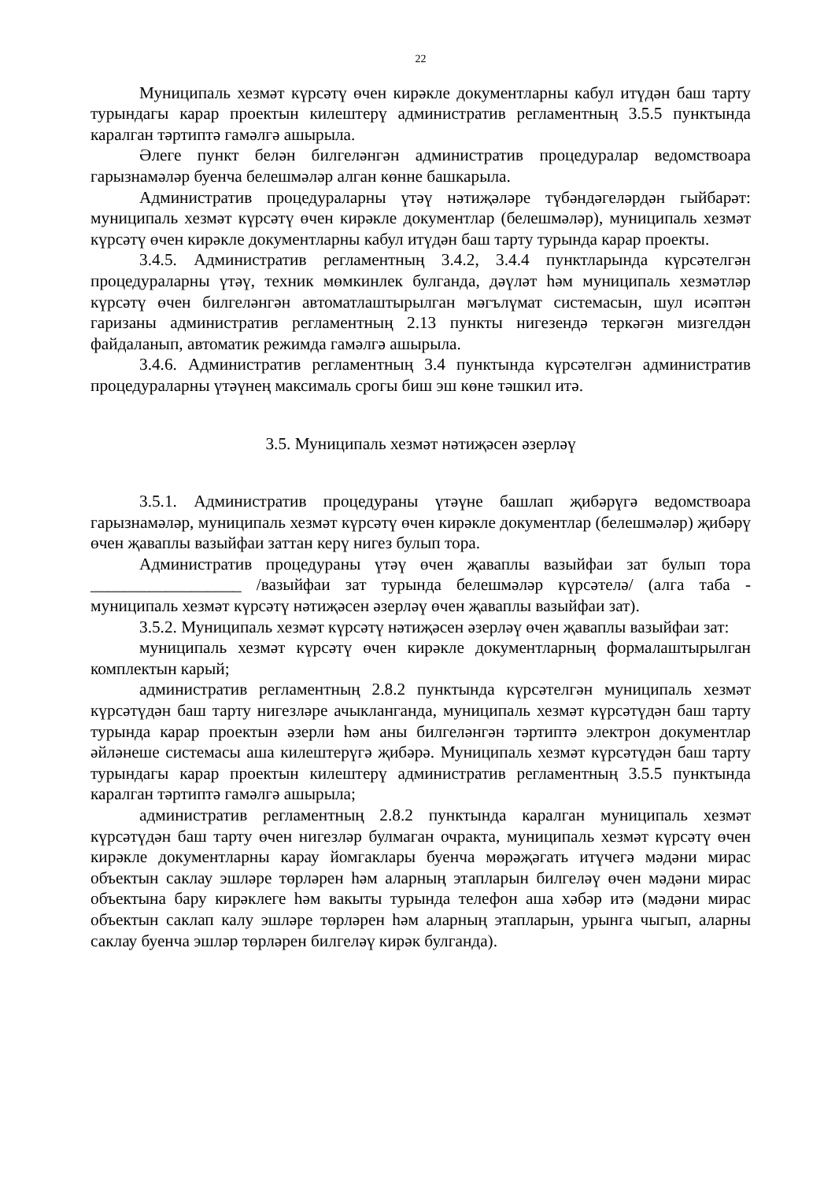22
Муниципаль хезмәт күрсәтү өчен кирәкле документларны кабул итүдән баш тарту турындагы карар проектын килештерү административ регламентның 3.5.5 пунктында каралган тәртиптә гамәлгә ашырыла.
Әлеге пункт белән билгеләнгән административ процедуралар ведомствоара гарызнамәләр буенча белешмәләр алган көнне башкарыла.
Административ процедураларны үтәү нәтиҗәләре түбәндәгеләрдән гыйбарәт: муниципаль хезмәт күрсәтү өчен кирәкле документлар (белешмәләр), муниципаль хезмәт күрсәтү өчен кирәкле документларны кабул итүдән баш тарту турында карар проекты.
3.4.5. Административ регламентның 3.4.2, 3.4.4 пунктларында күрсәтелгән процедураларны үтәү, техник мөмкинлек булганда, дәүләт һәм муниципаль хезмәтләр күрсәтү өчен билгеләнгән автоматлаштырылган мәгълүмат системасын, шул исәптән гаризаны административ регламентның 2.13 пункты нигезендә теркәгән мизгелдән файдаланып, автоматик режимда гамәлгә ашырыла.
3.4.6. Административ регламентның 3.4 пунктында күрсәтелгән административ процедураларны үтәүнең максималь срогы биш эш көне тәшкил итә.
3.5. Муниципаль хезмәт нәтиҗәсен әзерләү
3.5.1. Административ процедураны үтәүне башлап җибәрүгә ведомствоара гарызнамәләр, муниципаль хезмәт күрсәтү өчен кирәкле документлар (белешмәләр) җибәрү өчен җаваплы вазыйфаи заттан керү нигез булып тора.
Административ процедураны үтәү өчен җаваплы вазыйфаи зат булып тора __________________ /вазыйфаи зат турында белешмәләр күрсәтелә/ (алга таба - муниципаль хезмәт күрсәтү нәтиҗәсен әзерләү өчен җаваплы вазыйфаи зат).
3.5.2. Муниципаль хезмәт күрсәтү нәтиҗәсен әзерләү өчен җаваплы вазыйфаи зат:
муниципаль хезмәт күрсәтү өчен кирәкле документларның формалаштырылган комплектын карый;
административ регламентның 2.8.2 пунктында күрсәтелгән муниципаль хезмәт күрсәтүдән баш тарту нигезләре ачыкланганда, муниципаль хезмәт күрсәтүдән баш тарту турында карар проектын әзерли һәм аны билгеләнгән тәртиптә электрон документлар әйләнеше системасы аша килештерүгә җибәрә. Муниципаль хезмәт күрсәтүдән баш тарту турындагы карар проектын килештерү административ регламентның 3.5.5 пунктында каралган тәртиптә гамәлгә ашырыла;
административ регламентның 2.8.2 пунктында каралган муниципаль хезмәт күрсәтүдән баш тарту өчен нигезләр булмаган очракта, муниципаль хезмәт күрсәтү өчен кирәкле документларны карау йомгаклары буенча мөрәҗәгать итүчегә мәдәни мирас объектын саклау эшләре төрләрен һәм аларның этапларын билгеләү өчен мәдәни мирас объектына бару кирәклеге һәм вакыты турында телефон аша хәбәр итә (мәдәни мирас объектын саклап калу эшләре төрләрен һәм аларның этапларын, урынга чыгып, аларны саклау буенча эшләр төрләрен билгеләү кирәк булганда).